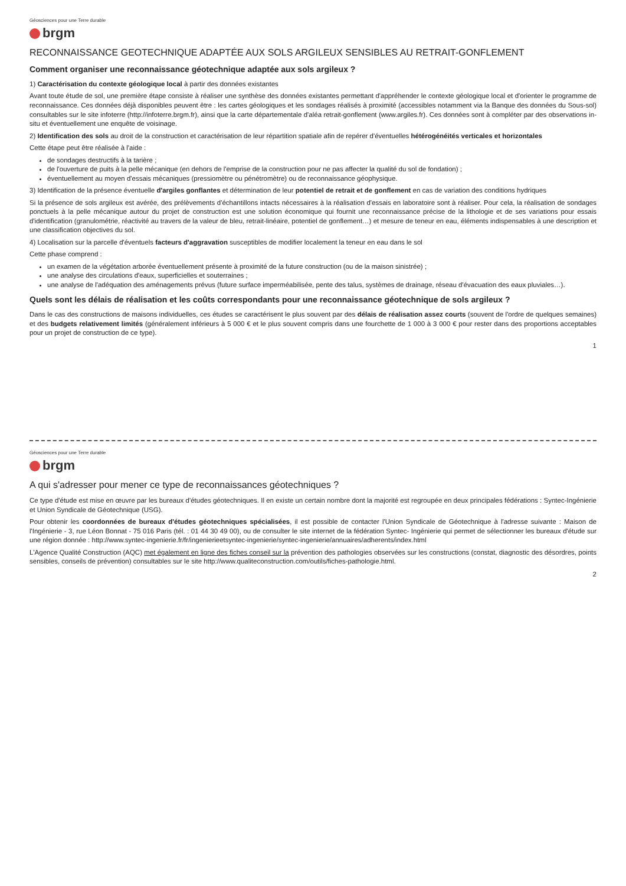Géosciences pour une Terre durable
brgm
RECONNAISSANCE GEOTECHNIQUE ADAPTÉE AUX SOLS ARGILEUX SENSIBLES AU RETRAIT-GONFLEMENT
Comment organiser une reconnaissance géotechnique adaptée aux sols argileux ?
1) Caractérisation du contexte géologique local à partir des données existantes
Avant toute étude de sol, une première étape consiste à réaliser une synthèse des données existantes permettant d'appréhender le contexte géologique local et d'orienter le programme de reconnaissance. Ces données déjà disponibles peuvent être : les cartes géologiques et les sondages réalisés à proximité (accessibles notamment via la Banque des données du Sous-sol) consultables sur le site infoterre (http://infoterre.brgm.fr), ainsi que la carte départementale d'aléa retrait-gonflement (www.argiles.fr). Ces données sont à compléter par des observations in-situ et éventuellement une enquête de voisinage.
2) Identification des sols au droit de la construction et caractérisation de leur répartition spatiale afin de repérer d'éventuelles hétérogénéités verticales et horizontales
Cette étape peut être réalisée à l'aide :
de sondages destructifs à la tarière ;
de l'ouverture de puits à la pelle mécanique (en dehors de l'emprise de la construction pour ne pas affecter la qualité du sol de fondation) ;
éventuellement au moyen d'essais mécaniques (pressiomètre ou pénétromètre) ou de reconnaissance géophysique.
3) Identification de la présence éventuelle d'argiles gonflantes et détermination de leur potentiel de retrait et de gonflement en cas de variation des conditions hydriques
Si la présence de sols argileux est avérée, des prélèvements d'échantillons intacts nécessaires à la réalisation d'essais en laboratoire sont à réaliser. Pour cela, la réalisation de sondages ponctuels à la pelle mécanique autour du projet de construction est une solution économique qui fournit une reconnaissance précise de la lithologie et de ses variations pour essais d'identification (granulométrie, réactivité au travers de la valeur de bleu, retrait-linéaire, potentiel de gonflement…) et mesure de teneur en eau, éléments indispensables à une description et une classification objectives du sol.
4) Localisation sur la parcelle d'éventuels facteurs d'aggravation susceptibles de modifier localement la teneur en eau dans le sol
Cette phase comprend :
un examen de la végétation arborée éventuellement présente à proximité de la future construction (ou de la maison sinistrée) ;
une analyse des circulations d'eaux, superficielles et souterraines ;
une analyse de l'adéquation des aménagements prévus (future surface imperméabilisée, pente des talus, systèmes de drainage, réseau d'évacuation des eaux pluviales…).
Quels sont les délais de réalisation et les coûts correspondants pour une reconnaissance géotechnique de sols argileux ?
Dans le cas des constructions de maisons individuelles, ces études se caractérisent le plus souvent par des délais de réalisation assez courts (souvent de l'ordre de quelques semaines) et des budgets relativement limités (généralement inférieurs à 5 000 € et le plus souvent compris dans une fourchette de 1 000 à 3 000 € pour rester dans des proportions acceptables pour un projet de construction de ce type).
1
Géosciences pour une Terre durable
brgm
A qui s'adresser pour mener ce type de reconnaissances géotechniques ?
Ce type d'étude est mise en œuvre par les bureaux d'études géotechniques. Il en existe un certain nombre dont la majorité est regroupée en deux principales fédérations : Syntec-Ingénierie et Union Syndicale de Géotechnique (USG).
Pour obtenir les coordonnées de bureaux d'études géotechniques spécialisées, il est possible de contacter l'Union Syndicale de Géotechnique à l'adresse suivante : Maison de l'Ingénierie - 3, rue Léon Bonnat - 75 016 Paris (tél. : 01 44 30 49 00), ou de consulter le site internet de la fédération Syntec- Ingénierie qui permet de sélectionner les bureaux d'étude sur une région donnée : http://www.syntec-ingenierie.fr/fr/ingenierieetsyntec-ingenierie/syntec-ingenierie/annuaires/adherents/index.html
L'Agence Qualité Construction (AQC) met également en ligne des fiches conseil sur la prévention des pathologies observées sur les constructions (constat, diagnostic des désordres, points sensibles, conseils de prévention) consultables sur le site http://www.qualiteconstruction.com/outils/fiches-pathologie.html.
2